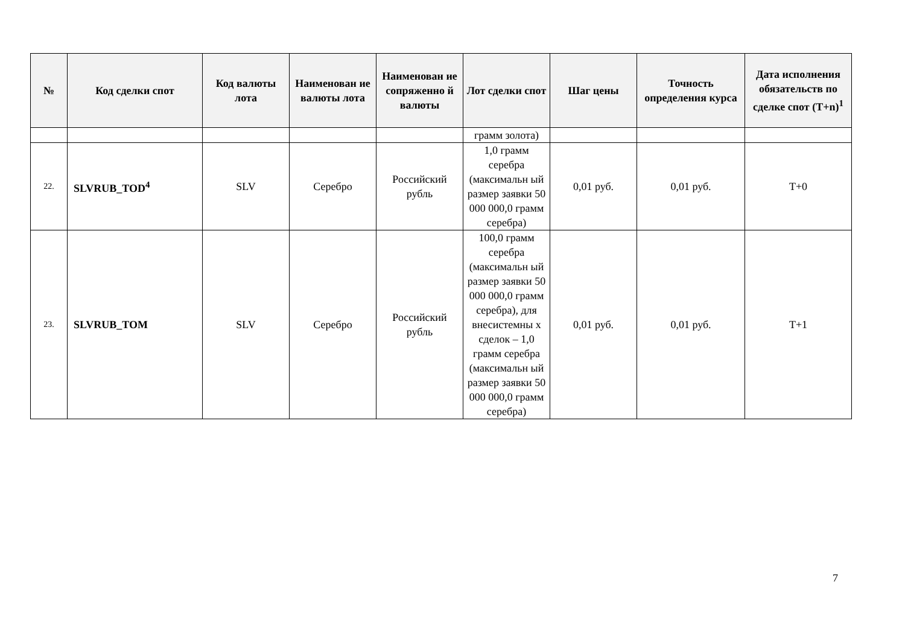| № | Код сделки спот | Код валюты лота | Наименован ие валюты лота | Наименован ие сопряженно й валюты | Лот сделки спот | Шаг цены | Точность определения курса | Дата исполнения обязательств по сделке спот (T+n)<sup>1</sup> |
| --- | --- | --- | --- | --- | --- | --- | --- | --- |
| | | | | | грамм золота) | | | |
| 22. | SLVRUB_TOD<sup>4</sup> | SLV | Серебро | Российский рубль | 1,0 грамм серебра (максимальн ый размер заявки 50 000 000,0 грамм серебра) | 0,01 руб. | 0,01 руб. | T+0 |
| 23. | SLVRUB_TOM | SLV | Серебро | Российский рубль | 100,0 грамм серебра (максимальн ый размер заявки 50 000 000,0 грамм серебра), для внесистемны х сделок – 1,0 грамм серебра (максимальн ый размер заявки 50 000 000,0 грамм серебра) | 0,01 руб. | 0,01 руб. | T+1 |
7